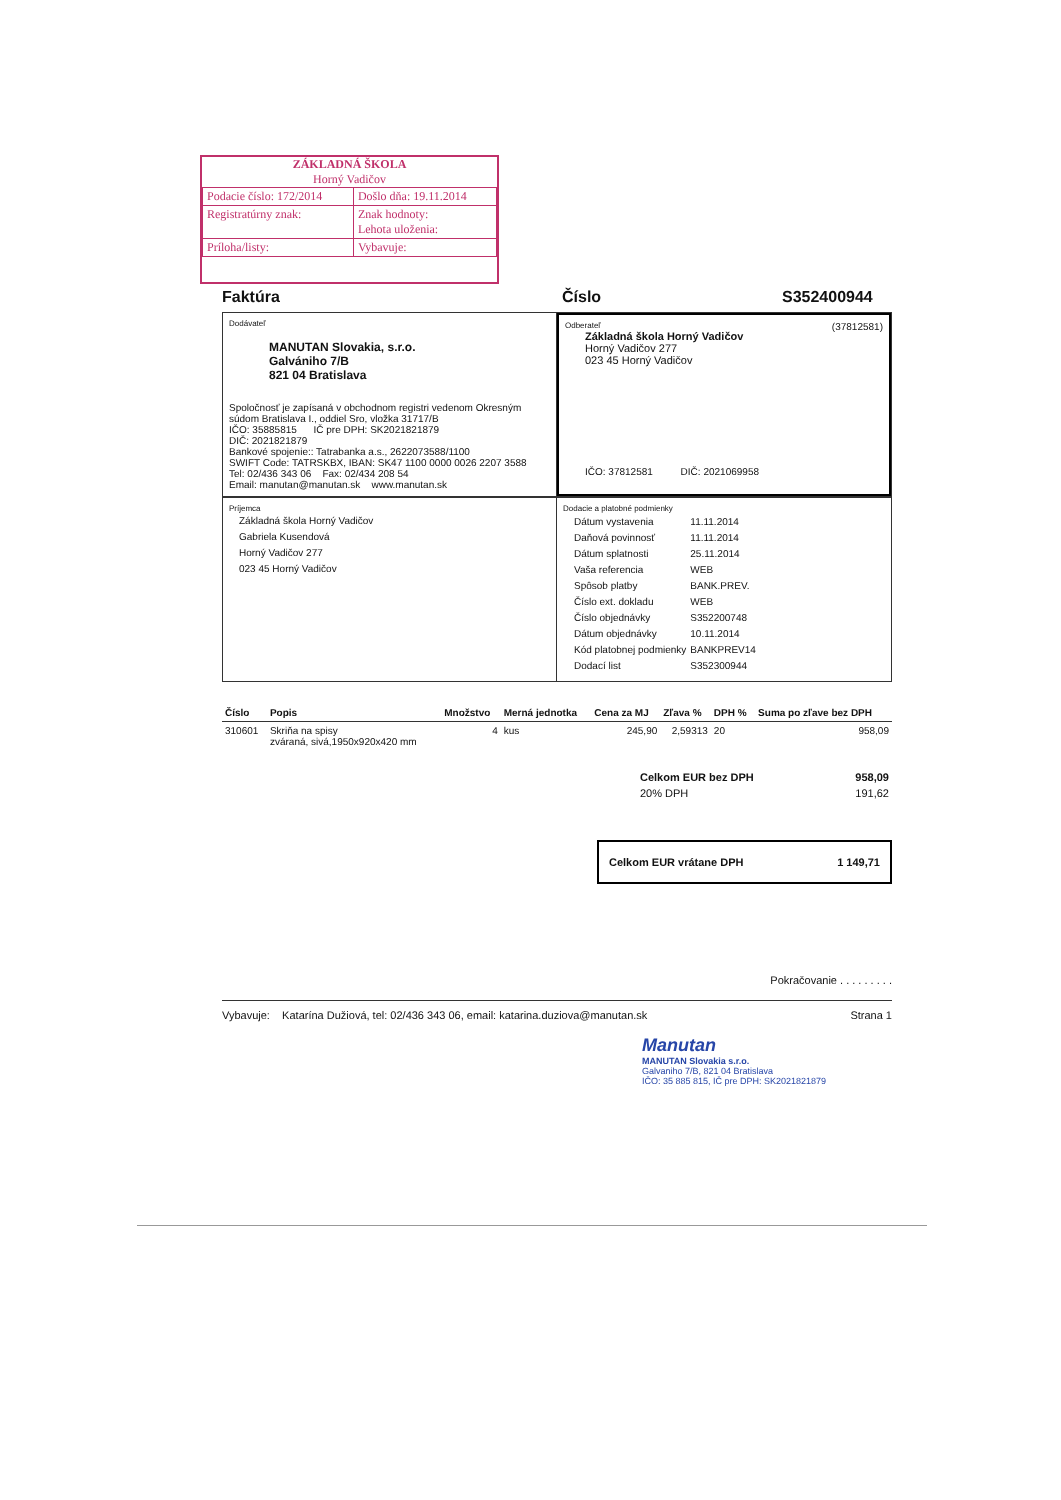ZÁKLADNÁ ŠKOLA
Horný Vadičov
| Podacie číslo: 172/2014 | Došlo dňa: 19.11.2014 |
| Registratúrny znak: | Znak hodnoty: Lehota uloženia: |
| Príloha/listy: | Vybavuje: |
Faktúra Číslo S352400944
Dodávateľ
MANUTAN Slovakia, s.r.o.
Galvániho 7/B
821 04 Bratislava
Spoločnosť je zapísaná v obchodnom registri vedenom Okresným súdom Bratislava I., oddiel Sro, vložka 31717/B
IČO: 35885815 IČ pre DPH: SK2021821879
DIČ: 2021821879
Bankové spojenie:: Tatrabanka a.s., 2622073588/1100
SWIFT Code: TATRSKBX, IBAN: SK47 1100 0000 0026 2207 3588
Tel: 02/436 343 06 Fax: 02/434 208 54
Email: manutan@manutan.sk www.manutan.sk
Odberateľ (37812581)
Základná škola Horný Vadičov
Horný Vadičov 277
023 45 Horný Vadičov
IČO: 37812581 DIČ: 2021069958
Príjemca
Základná škola Horný Vadičov
Gabriela Kusendová
Horný Vadičov 277
023 45 Horný Vadičov
Dodacie a platobné podmienky
| Dátum vystavenia | 11.11.2014 |
| Daňová povinnosť | 11.11.2014 |
| Dátum splatnosti | 25.11.2014 |
| Vaša referencia | WEB |
| Spôsob platby | BANK.PREV. |
| Číslo ext. dokladu | WEB |
| Číslo objednávky | S352200748 |
| Dátum objednávky | 10.11.2014 |
| Kód platobnej podmienky | BANKPREV14 |
| Dodací list | S352300944 |
| Číslo | Popis | Množstvo | Merná jednotka | Cena za MJ | Zľava % | DPH % | Suma po zľave bez DPH |
| --- | --- | --- | --- | --- | --- | --- | --- |
| 310601 | Skriňa na spisy zváraná, sivá,1950x920x420 mm | 4 | kus | 245,90 | 2,59313 | 20 | 958,09 |
| Celkom EUR bez DPH | 958,09 |
| 20% DPH | 191,62 |
Celkom EUR vrátane DPH 1 149,71
Pokračovanie . . . . . . . . .
Vybavuje: Katarína Dužiová, tel: 02/436 343 06, email: katarina.duziova@manutan.sk Strana 1
Manutan
MANUTAN Slovakia s.r.o.
Galvaniho 7/B, 821 04 Bratislava
IČO: 35 885 815, IČ pre DPH: SK2021821879